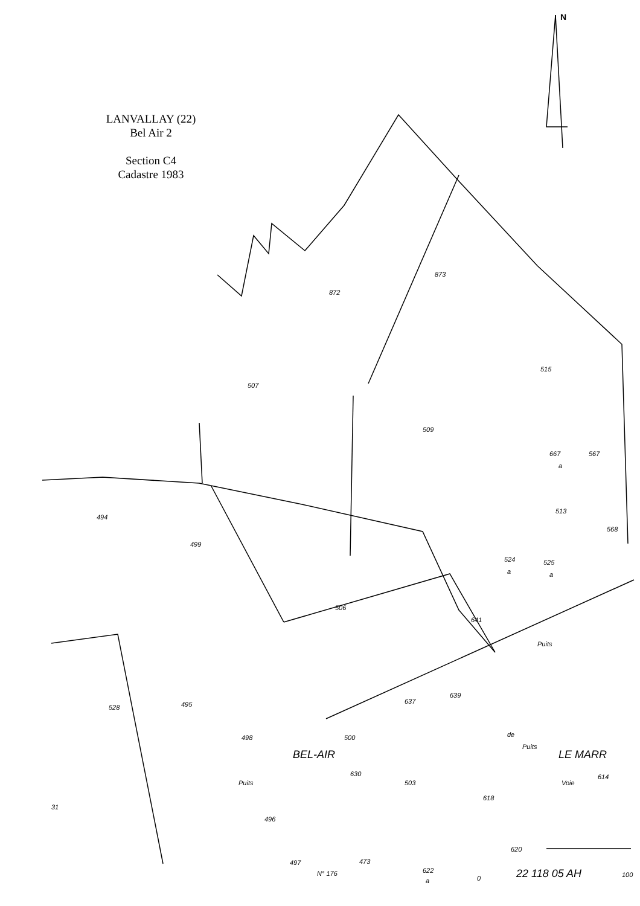872
873
515
507
509
667
a
567
513
568
494
499
506
524
a
525
a
641
Puits
528
495
637
639
498
500
BEL-AIR
de
LE MARR
Puits
630
503
614
618
Puits
496
497
N° 176
473
622
a
620
31
Voie
0
22 118 05 AH
100
N
LANVALLAY (22)
Bel Air 2
Section C4
Cadastre 1983